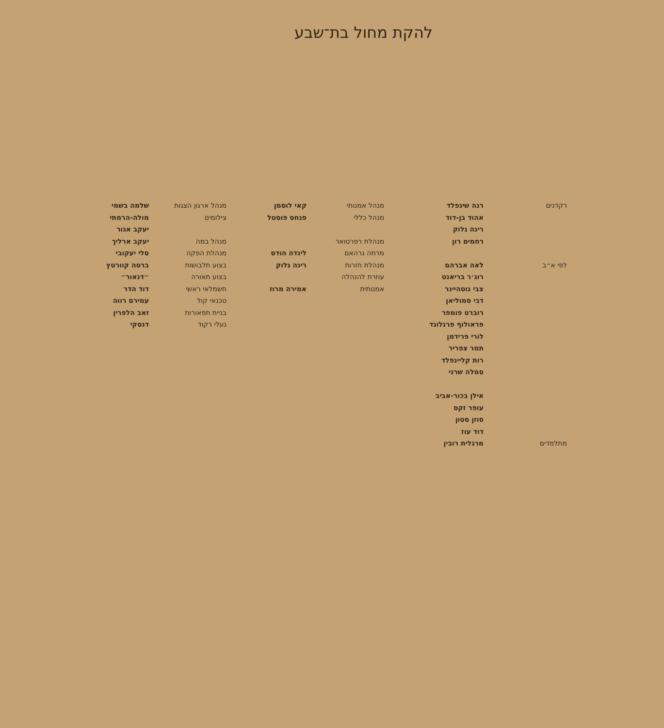להקת מחול בת־שבע
רקדנים
לפי א״ב
מתלמדים
רנה שינפלד
אהוד בן-דוד
רינה גלוק
רחמים רון
לאה אברהם
רוג׳ר בריאנט
צבי גוטהיינר
דבי סמוליאן
רוברט פומפר
פראולוף פרנלונד
לורי פרידמן
תמר צפריר
רות קליינפלד
סמלה שרני
אילן בכור-אביב
עופר זקס
סוזן סטון
דוד עוז
מרגלית רובין
מנהל אמנותי
מנהל כללי
מנהלת רפרטואר
מרתה גרהאם
מנהלת חזרות
עוזרת להנהלה
אמנותית
קאי לוסמן
פנחס פוסטל
לינדה הודס
רינה גלוק
אמירה מרוז
מנהל ארגון הצגות
צילומים
מנהל במה
מנהלת הפקה
בצוע תלבושות
בצוע תאורה
חשמלאי ראשי
טכנאי קול
בניית תפאורות
נעלי רקוד
שלמה בשמי
מולה-הרמתי
יעקב אגור
יעקב ארליך
סלי יעקובי
ברטה קוורטץ
״דנאור״
דוד הדר
עמירם רווה
זאב הלפרין
דנסקי